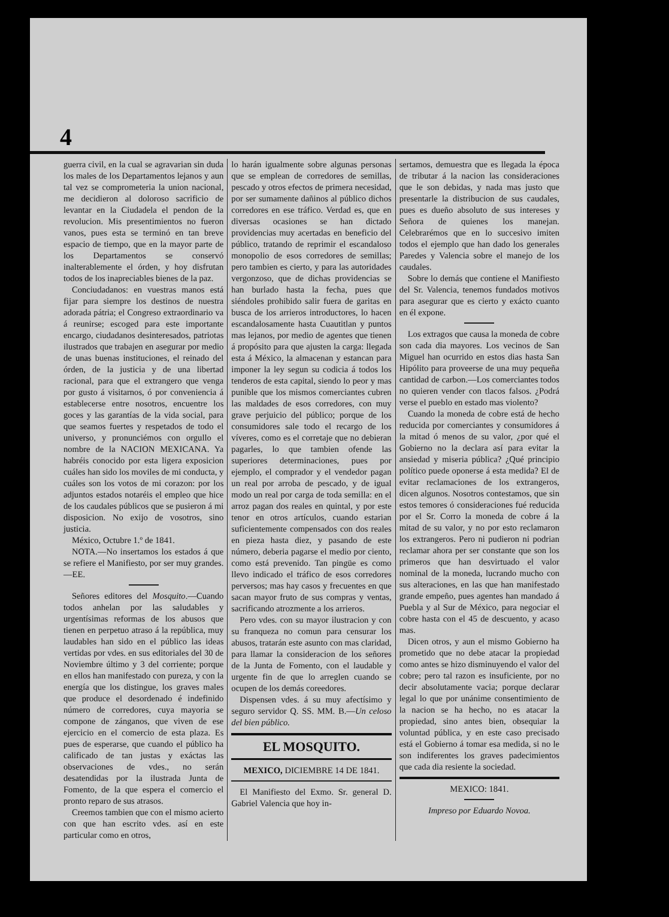4
guerra civil, en la cual se agravarian sin duda los males de los Departamentos lejanos y aun tal vez se comprometeria la union nacional, me decidieron al doloroso sacrificio de levantar en la Ciudadela el pendon de la revolucion. Mis presentimientos no fueron vanos, pues esta se terminó en tan breve espacio de tiempo, que en la mayor parte de los Departamentos se conservó inalterablemente el órden, y hoy disfrutan todos de los inapreciables bienes de la paz.
Conciudadanos: en vuestras manos está fijar para siempre los destinos de nuestra adorada pátria; el Congreso extraordinario va á reunirse; escoged para este importante encargo, ciudadanos desinteresados, patriotas ilustrados que trabajen en asegurar por medio de unas buenas instituciones, el reinado del órden, de la justicia y de una libertad racional, para que el extrangero que venga por gusto á visitarnos, ó por conveniencia á establecerse entre nosotros, encuentre los goces y las garantías de la vida social, para que seamos fuertes y respetados de todo el universo, y pronunciémos con orgullo el nombre de la NACION MEXICANA. Ya habréis conocido por esta ligera exposicion cuáles han sido los moviles de mi conducta, y cuáles son los votos de mi corazon: por los adjuntos estados notaréis el empleo que hice de los caudales públicos que se pusieron á mi disposicion. No exijo de vosotros, sino justicia.
México, Octubre 1.º de 1841.
NOTA.—No insertamos los estados á que se refiere el Manifiesto, por ser muy grandes.—EE.
Señores editores del Mosquito.—Cuando todos anhelan por las saludables y urgentísimas reformas de los abusos que tienen en perpetuo atraso á la república, muy laudables han sido en el público las ideas vertidas por vdes. en sus editoriales del 30 de Noviembre último y 3 del corriente; porque en ellos han manifestado con pureza, y con la energía que los distingue, los graves males que produce el desordenado é indefinido número de corredores, cuya mayoria se compone de zánganos, que viven de ese ejercicio en el comercio de esta plaza. Es pues de esperarse, que cuando el público ha calificado de tan justas y exáctas las observaciones de vdes., no serán desatendidas por la ilustrada Junta de Fomento, de la que espera el comercio el pronto reparo de sus atrasos.
Creemos tambien que con el mismo acierto con que han escrito vdes. así en este particular como en otros,
lo harán igualmente sobre algunas personas que se emplean de corredores de semillas, pescado y otros efectos de primera necesidad, por ser sumamente dañinos al público dichos corredores en ese tráfico. Verdad es, que en diversas ocasiones se han dictado providencias muy acertadas en beneficio del público, tratando de reprimir el escandaloso monopolio de esos corredores de semillas; pero tambien es cierto, y para las autoridades vergonzoso, que de dichas providencias se han burlado hasta la fecha, pues que siéndoles prohibido salir fuera de garitas en busca de los arrieros introductores, lo hacen escandalosamente hasta Cuautitlan y puntos mas lejanos, por medio de agentes que tienen á propósito para que ajusten la carga: llegada esta á México, la almacenan y estancan para imponer la ley segun su codicia á todos los tenderos de esta capital, siendo lo peor y mas punible que los mismos comerciantes cubren las maldades de esos corredores, con muy grave perjuicio del público; porque de los consumidores sale todo el recargo de los víveres, como es el corretaje que no debieran pagarles, lo que tambien ofende las superiores determinaciones, pues por ejemplo, el comprador y el vendedor pagan un real por arroba de pescado, y de igual modo un real por carga de toda semilla: en el arroz pagan dos reales en quintal, y por este tenor en otros artículos, cuando estarian suficientemente compensados con dos reales en pieza hasta diez, y pasando de este número, deberia pagarse el medio por ciento, como está prevenido. Tan pingüe es como llevo indicado el tráfico de esos corredores perversos; mas hay casos y frecuentes en que sacan mayor fruto de sus compras y ventas, sacrificando atrozmente a los arrieros.
Pero vdes. con su mayor ilustracion y con su franqueza no comun para censurar los abusos, tratarán este asunto con mas claridad, para llamar la consideracion de los señores de la Junta de Fomento, con el laudable y urgente fin de que lo arreglen cuando se ocupen de los demás coreedores.
Dispensen vdes. á su muy afectísimo y seguro servidor Q. SS. MM. B.—Un celoso del bien público.
EL MOSQUITO.
MEXICO, DICIEMBRE 14 DE 1841.
El Manifiesto del Exmo. Sr. general D. Gabriel Valencia que hoy in-
sertamos, demuestra que es llegada la época de tributar á la nacion las consideraciones que le son debidas, y nada mas justo que presentarle la distribucion de sus caudales, pues es dueño absoluto de sus intereses y Señora de quienes los manejan. Celebrarémos que en lo succesivo imiten todos el ejemplo que han dado los generales Paredes y Valencia sobre el manejo de los caudales.
Sobre lo demás que contiene el Manifiesto del Sr. Valencia, tenemos fundados motivos para asegurar que es cierto y exácto cuanto en él expone.
Los extragos que causa la moneda de cobre son cada dia mayores. Los vecinos de San Miguel han ocurrido en estos dias hasta San Hipólito para proveerse de una muy pequeña cantidad de carbon.—Los comerciantes todos no quieren vender con tlacos falsos. ¿Podrá verse el pueblo en estado mas violento?
Cuando la moneda de cobre está de hecho reducida por comerciantes y consumidores á la mitad ó menos de su valor, ¿por qué el Gobierno no la declara así para evitar la ansiedad y miseria pública? ¿Qué principio político puede oponerse á esta medida? El de evitar reclamaciones de los extrangeros, dicen algunos. Nosotros contestamos, que sin estos temores ó consideraciones fué reducida por el Sr. Corro la moneda de cobre á la mitad de su valor, y no por esto reclamaron los extrangeros. Pero ni pudieron ni podrian reclamar ahora per ser constante que son los primeros que han desvirtuado el valor nominal de la moneda, lucrando mucho con sus alteraciones, en las que han manifestado grande empeño, pues agentes han mandado á Puebla y al Sur de México, para negociar el cobre hasta con el 45 de descuento, y acaso mas.
Dicen otros, y aun el mismo Gobierno ha prometido que no debe atacar la propiedad como antes se hizo disminuyendo el valor del cobre; pero tal razon es insuficiente, por no decir absolutamente vacia; porque declarar legal lo que por unánime consentimiento de la nacion se ha hecho, no es atacar la propiedad, sino antes bien, obsequiar la voluntad pública, y en este caso precisado está el Gobierno á tomar esa medida, si no le son indiferentes los graves padecimientos que cada dia resiente la sociedad.
MEXICO: 1841.
Impreso por Eduardo Novoa.